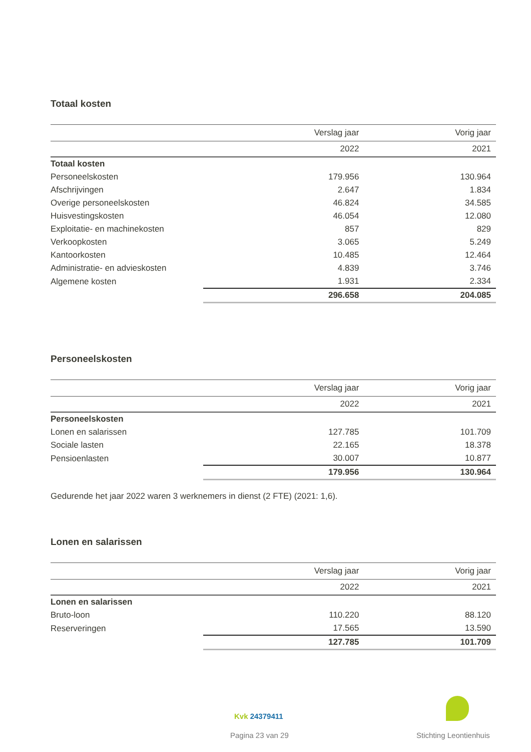Totaal kosten
| | Verslag jaar | Vorig jaar |
| --- | --- | --- |
| | 2022 | 2021 |
| Totaal kosten | | |
| Personeelskosten | 179.956 | 130.964 |
| Afschrijvingen | 2.647 | 1.834 |
| Overige personeelskosten | 46.824 | 34.585 |
| Huisvestingskosten | 46.054 | 12.080 |
| Exploitatie- en machinekosten | 857 | 829 |
| Verkoopkosten | 3.065 | 5.249 |
| Kantoorkosten | 10.485 | 12.464 |
| Administratie- en advieskosten | 4.839 | 3.746 |
| Algemene kosten | 1.931 | 2.334 |
| | 296.658 | 204.085 |
Personeelskosten
| | Verslag jaar | Vorig jaar |
| --- | --- | --- |
| | 2022 | 2021 |
| Personeelskosten | | |
| Lonen en salarissen | 127.785 | 101.709 |
| Sociale lasten | 22.165 | 18.378 |
| Pensioenlasten | 30.007 | 10.877 |
| | 179.956 | 130.964 |
Gedurende het jaar 2022 waren 3 werknemers in dienst (2 FTE) (2021: 1,6).
Lonen en salarissen
| | Verslag jaar | Vorig jaar |
| --- | --- | --- |
| | 2022 | 2021 |
| Lonen en salarissen | | |
| Bruto-loon | 110.220 | 88.120 |
| Reserveringen | 17.565 | 13.590 |
| | 127.785 | 101.709 |
Kvk 24379411
Pagina 23 van 29 Stichting Leontienhuis